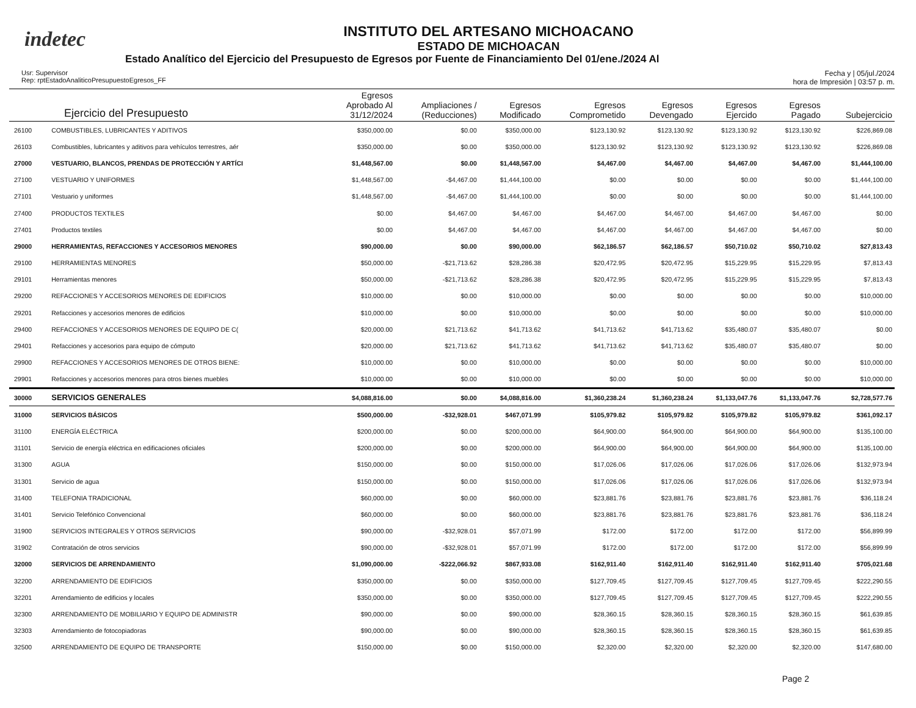indetec
INSTITUTO DEL ARTESANO MICHOACANO
ESTADO DE MICHOACAN
Estado Analítico del Ejercicio del Presupuesto de Egresos por Fuente de Financiamiento Del 01/ene./2024 Al
Usr: Supervisor
Rep: rptEstadoAnaliticoPresupuestoEgresos_FF
Fecha y | 05/jul./2024
hora de Impresión | 03:57 p. m.
| Ejercicio del Presupuesto | | Egresos Aprobado Al 31/12/2024 | Ampliaciones / (Reducciones) | Egresos Modificado | Egresos Comprometido | Egresos Devengado | Egresos Ejercido | Egresos Pagado | Subejercicio |
| --- | --- | --- | --- | --- | --- | --- | --- | --- | --- |
| 26100 | COMBUSTIBLES, LUBRICANTES Y ADITIVOS | $350,000.00 | $0.00 | $350,000.00 | $123,130.92 | $123,130.92 | $123,130.92 | $123,130.92 | $226,869.08 |
| 26103 | Combustibles, lubricantes y aditivos para vehículos terrestres, aér | $350,000.00 | $0.00 | $350,000.00 | $123,130.92 | $123,130.92 | $123,130.92 | $123,130.92 | $226,869.08 |
| 27000 | VESTUARIO, BLANCOS, PRENDAS DE PROTECCIÓN Y ARTÍCI | $1,448,567.00 | $0.00 | $1,448,567.00 | $4,467.00 | $4,467.00 | $4,467.00 | $4,467.00 | $1,444,100.00 |
| 27100 | VESTUARIO Y UNIFORMES | $1,448,567.00 | -$4,467.00 | $1,444,100.00 | $0.00 | $0.00 | $0.00 | $0.00 | $1,444,100.00 |
| 27101 | Vestuario y uniformes | $1,448,567.00 | -$4,467.00 | $1,444,100.00 | $0.00 | $0.00 | $0.00 | $0.00 | $1,444,100.00 |
| 27400 | PRODUCTOS TEXTILES | $0.00 | $4,467.00 | $4,467.00 | $4,467.00 | $4,467.00 | $4,467.00 | $4,467.00 | $0.00 |
| 27401 | Productos textiles | $0.00 | $4,467.00 | $4,467.00 | $4,467.00 | $4,467.00 | $4,467.00 | $4,467.00 | $0.00 |
| 29000 | HERRAMIENTAS, REFACCIONES Y ACCESORIOS MENORES | $90,000.00 | $0.00 | $90,000.00 | $62,186.57 | $62,186.57 | $50,710.02 | $50,710.02 | $27,813.43 |
| 29100 | HERRAMIENTAS MENORES | $50,000.00 | -$21,713.62 | $28,286.38 | $20,472.95 | $20,472.95 | $15,229.95 | $15,229.95 | $7,813.43 |
| 29101 | Herramientas menores | $50,000.00 | -$21,713.62 | $28,286.38 | $20,472.95 | $20,472.95 | $15,229.95 | $15,229.95 | $7,813.43 |
| 29200 | REFACCIONES Y ACCESORIOS MENORES DE EDIFICIOS | $10,000.00 | $0.00 | $10,000.00 | $0.00 | $0.00 | $0.00 | $0.00 | $10,000.00 |
| 29201 | Refacciones y accesorios menores de edificios | $10,000.00 | $0.00 | $10,000.00 | $0.00 | $0.00 | $0.00 | $0.00 | $10,000.00 |
| 29400 | REFACCIONES Y ACCESORIOS MENORES DE EQUIPO DE C( | $20,000.00 | $21,713.62 | $41,713.62 | $41,713.62 | $41,713.62 | $35,480.07 | $35,480.07 | $0.00 |
| 29401 | Refacciones y accesorios para equipo de cómputo | $20,000.00 | $21,713.62 | $41,713.62 | $41,713.62 | $41,713.62 | $35,480.07 | $35,480.07 | $0.00 |
| 29900 | REFACCIONES Y ACCESORIOS MENORES DE OTROS BIENE: | $10,000.00 | $0.00 | $10,000.00 | $0.00 | $0.00 | $0.00 | $0.00 | $10,000.00 |
| 29901 | Refacciones y accesorios menores para otros bienes muebles | $10,000.00 | $0.00 | $10,000.00 | $0.00 | $0.00 | $0.00 | $0.00 | $10,000.00 |
| 30000 | SERVICIOS GENERALES | $4,088,816.00 | $0.00 | $4,088,816.00 | $1,360,238.24 | $1,360,238.24 | $1,133,047.76 | $1,133,047.76 | $2,728,577.76 |
| 31000 | SERVICIOS BÁSICOS | $500,000.00 | -$32,928.01 | $467,071.99 | $105,979.82 | $105,979.82 | $105,979.82 | $105,979.82 | $361,092.17 |
| 31100 | ENERGÍA ELÉCTRICA | $200,000.00 | $0.00 | $200,000.00 | $64,900.00 | $64,900.00 | $64,900.00 | $64,900.00 | $135,100.00 |
| 31101 | Servicio de energía eléctrica en edificaciones oficiales | $200,000.00 | $0.00 | $200,000.00 | $64,900.00 | $64,900.00 | $64,900.00 | $64,900.00 | $135,100.00 |
| 31300 | AGUA | $150,000.00 | $0.00 | $150,000.00 | $17,026.06 | $17,026.06 | $17,026.06 | $17,026.06 | $132,973.94 |
| 31301 | Servicio de agua | $150,000.00 | $0.00 | $150,000.00 | $17,026.06 | $17,026.06 | $17,026.06 | $17,026.06 | $132,973.94 |
| 31400 | TELEFONIA TRADICIONAL | $60,000.00 | $0.00 | $60,000.00 | $23,881.76 | $23,881.76 | $23,881.76 | $23,881.76 | $36,118.24 |
| 31401 | Servicio Telefónico Convencional | $60,000.00 | $0.00 | $60,000.00 | $23,881.76 | $23,881.76 | $23,881.76 | $23,881.76 | $36,118.24 |
| 31900 | SERVICIOS INTEGRALES Y OTROS SERVICIOS | $90,000.00 | -$32,928.01 | $57,071.99 | $172.00 | $172.00 | $172.00 | $172.00 | $56,899.99 |
| 31902 | Contratación de otros servicios | $90,000.00 | -$32,928.01 | $57,071.99 | $172.00 | $172.00 | $172.00 | $172.00 | $56,899.99 |
| 32000 | SERVICIOS DE ARRENDAMIENTO | $1,090,000.00 | -$222,066.92 | $867,933.08 | $162,911.40 | $162,911.40 | $162,911.40 | $162,911.40 | $705,021.68 |
| 32200 | ARRENDAMIENTO DE EDIFICIOS | $350,000.00 | $0.00 | $350,000.00 | $127,709.45 | $127,709.45 | $127,709.45 | $127,709.45 | $222,290.55 |
| 32201 | Arrendamiento de edificios y locales | $350,000.00 | $0.00 | $350,000.00 | $127,709.45 | $127,709.45 | $127,709.45 | $127,709.45 | $222,290.55 |
| 32300 | ARRENDAMIENTO DE MOBILIARIO Y EQUIPO DE ADMINISTR | $90,000.00 | $0.00 | $90,000.00 | $28,360.15 | $28,360.15 | $28,360.15 | $28,360.15 | $61,639.85 |
| 32303 | Arrendamiento de fotocopiadoras | $90,000.00 | $0.00 | $90,000.00 | $28,360.15 | $28,360.15 | $28,360.15 | $28,360.15 | $61,639.85 |
| 32500 | ARRENDAMIENTO DE EQUIPO DE TRANSPORTE | $150,000.00 | $0.00 | $150,000.00 | $2,320.00 | $2,320.00 | $2,320.00 | $2,320.00 | $147,680.00 |
Page 2